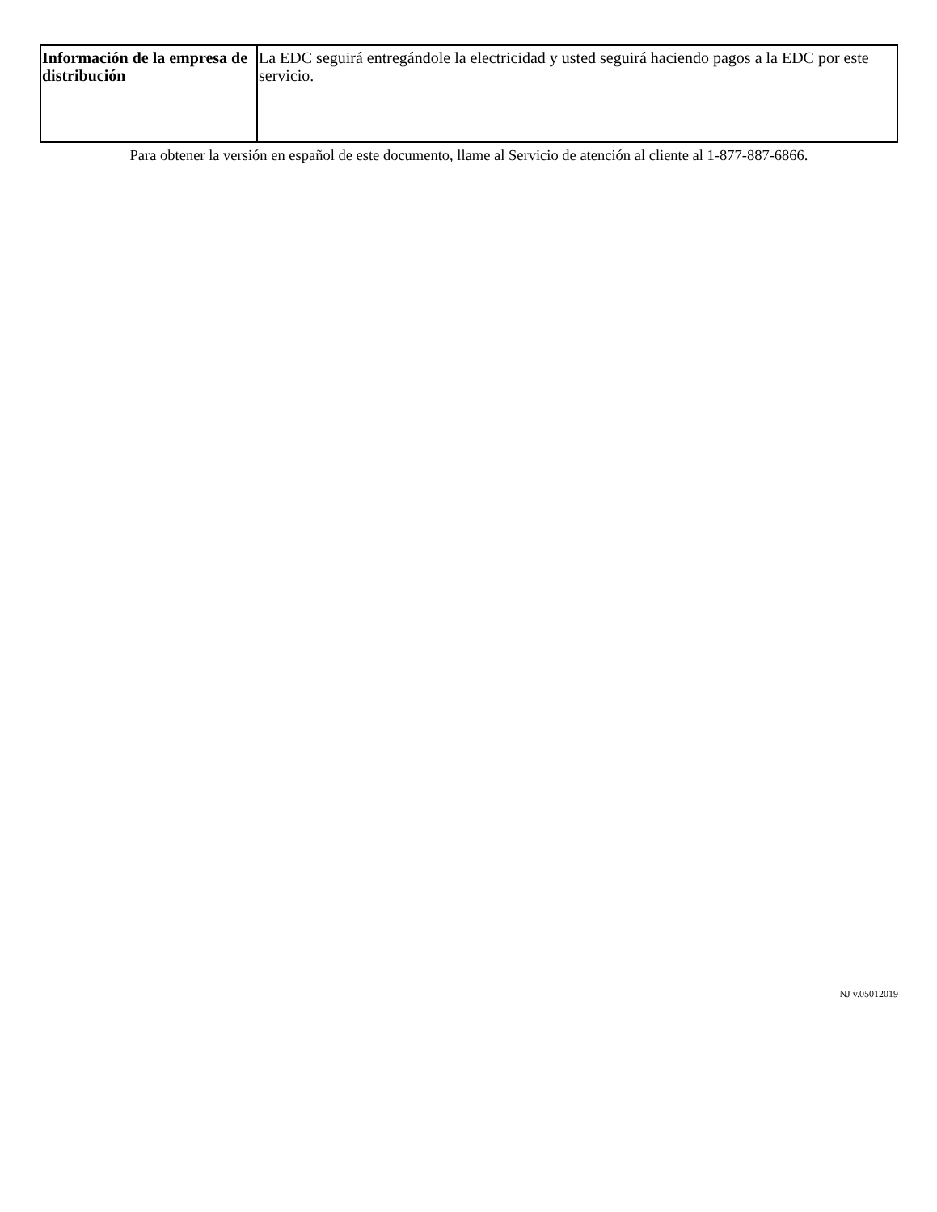| Información de la empresa de distribución | La EDC seguirá entregándole la electricidad y usted seguirá haciendo pagos a la EDC por este servicio. |
Para obtener la versión en español de este documento, llame al Servicio de atención al cliente al 1-877-887-6866.
NJ v.05012019